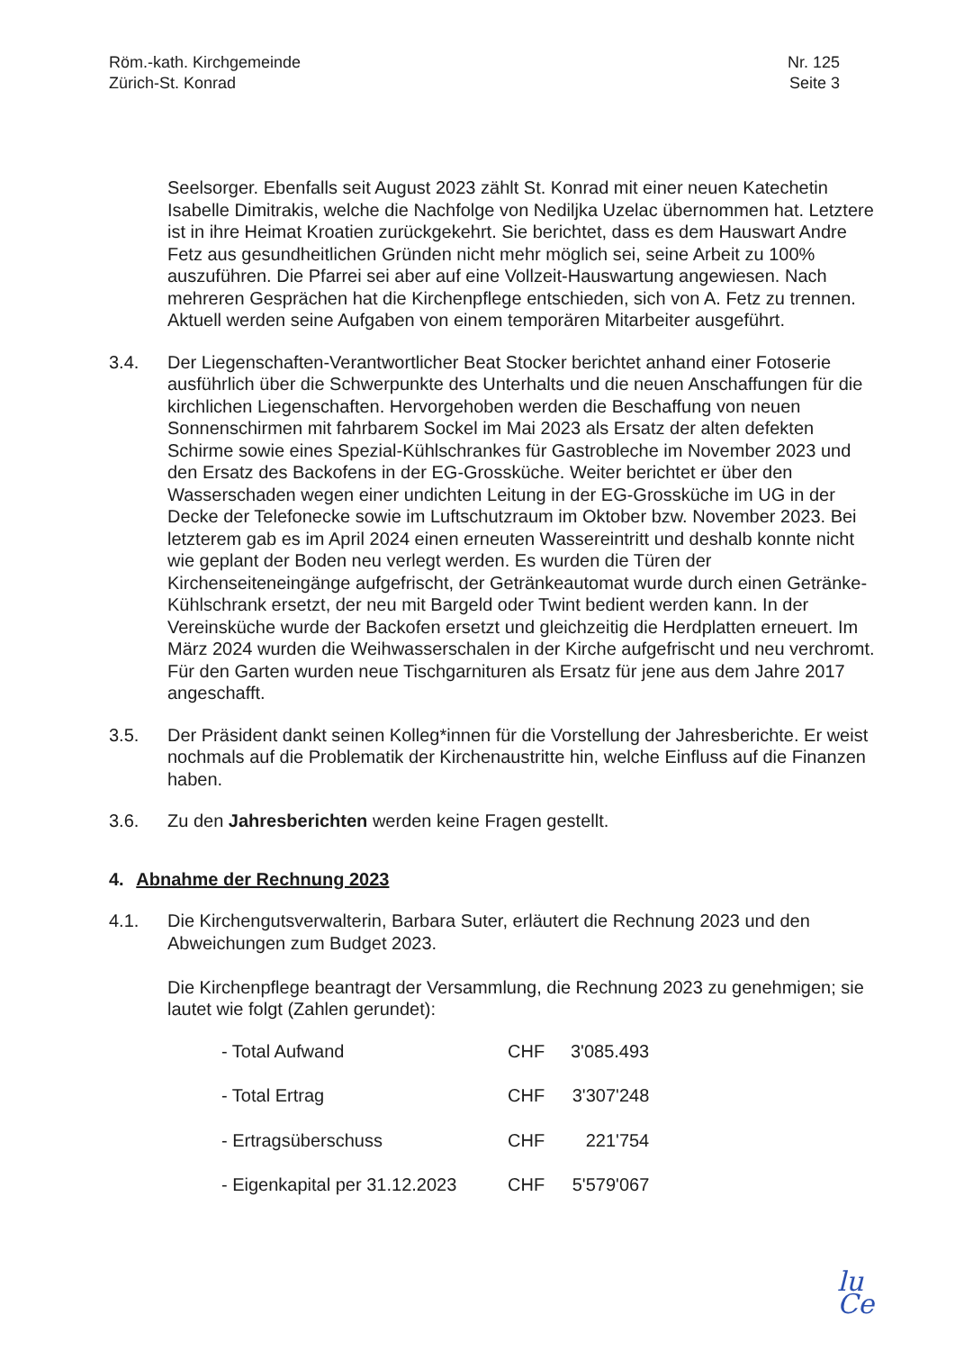Röm.-kath. Kirchgemeinde
Zürich-St. Konrad
Nr. 125
Seite 3
Seelsorger. Ebenfalls seit August 2023 zählt St. Konrad mit einer neuen Katechetin Isabelle Dimitrakis, welche die Nachfolge von Nediljka Uzelac übernommen hat. Letztere ist in ihre Heimat Kroatien zurückgekehrt. Sie berichtet, dass es dem Hauswart Andre Fetz aus gesundheitlichen Gründen nicht mehr möglich sei, seine Arbeit zu 100% auszuführen. Die Pfarrei sei aber auf eine Vollzeit-Hauswartung angewiesen. Nach mehreren Gesprächen hat die Kirchenpflege entschieden, sich von A. Fetz zu trennen. Aktuell werden seine Aufgaben von einem temporären Mitarbeiter ausgeführt.
3.4. Der Liegenschaften-Verantwortlicher Beat Stocker berichtet anhand einer Fotoserie ausführlich über die Schwerpunkte des Unterhalts und die neuen Anschaffungen für die kirchlichen Liegenschaften. Hervorgehoben werden die Beschaffung von neuen Sonnenschirmen mit fahrbarem Sockel im Mai 2023 als Ersatz der alten defekten Schirme sowie eines Spezial-Kühlschrankes für Gastrobleche im November 2023 und den Ersatz des Backofens in der EG-Grossküche. Weiter berichtet er über den Wasserschaden wegen einer undichten Leitung in der EG-Grossküche im UG in der Decke der Telefonecke sowie im Luftschutzraum im Oktober bzw. November 2023. Bei letzterem gab es im April 2024 einen erneuten Wassereintritt und deshalb konnte nicht wie geplant der Boden neu verlegt werden. Es wurden die Türen der Kirchenseiteneingänge aufgefrischt, der Getränkeautomat wurde durch einen Getränke-Kühlschrank ersetzt, der neu mit Bargeld oder Twint bedient werden kann. In der Vereinsküche wurde der Backofen ersetzt und gleichzeitig die Herdplatten erneuert. Im März 2024 wurden die Weihwasserschalen in der Kirche aufgefrischt und neu verchromt. Für den Garten wurden neue Tischgarnituren als Ersatz für jene aus dem Jahre 2017 angeschafft.
3.5. Der Präsident dankt seinen Kolleg*innen für die Vorstellung der Jahresberichte. Er weist nochmals auf die Problematik der Kirchenaustritte hin, welche Einfluss auf die Finanzen haben.
3.6. Zu den Jahresberichten werden keine Fragen gestellt.
4. Abnahme der Rechnung 2023
4.1. Die Kirchengutsverwalterin, Barbara Suter, erläutert die Rechnung 2023 und den Abweichungen zum Budget 2023.
Die Kirchenpflege beantragt der Versammlung, die Rechnung 2023 zu genehmigen; sie lautet wie folgt (Zahlen gerundet):
| - Total Aufwand | CHF | 3'085.493 |
| - Total Ertrag | CHF | 3'307'248 |
| - Ertragsüberschuss | CHF | 221'754 |
| - Eigenkapital per 31.12.2023 | CHF | 5'579'067 |
lu
Ce